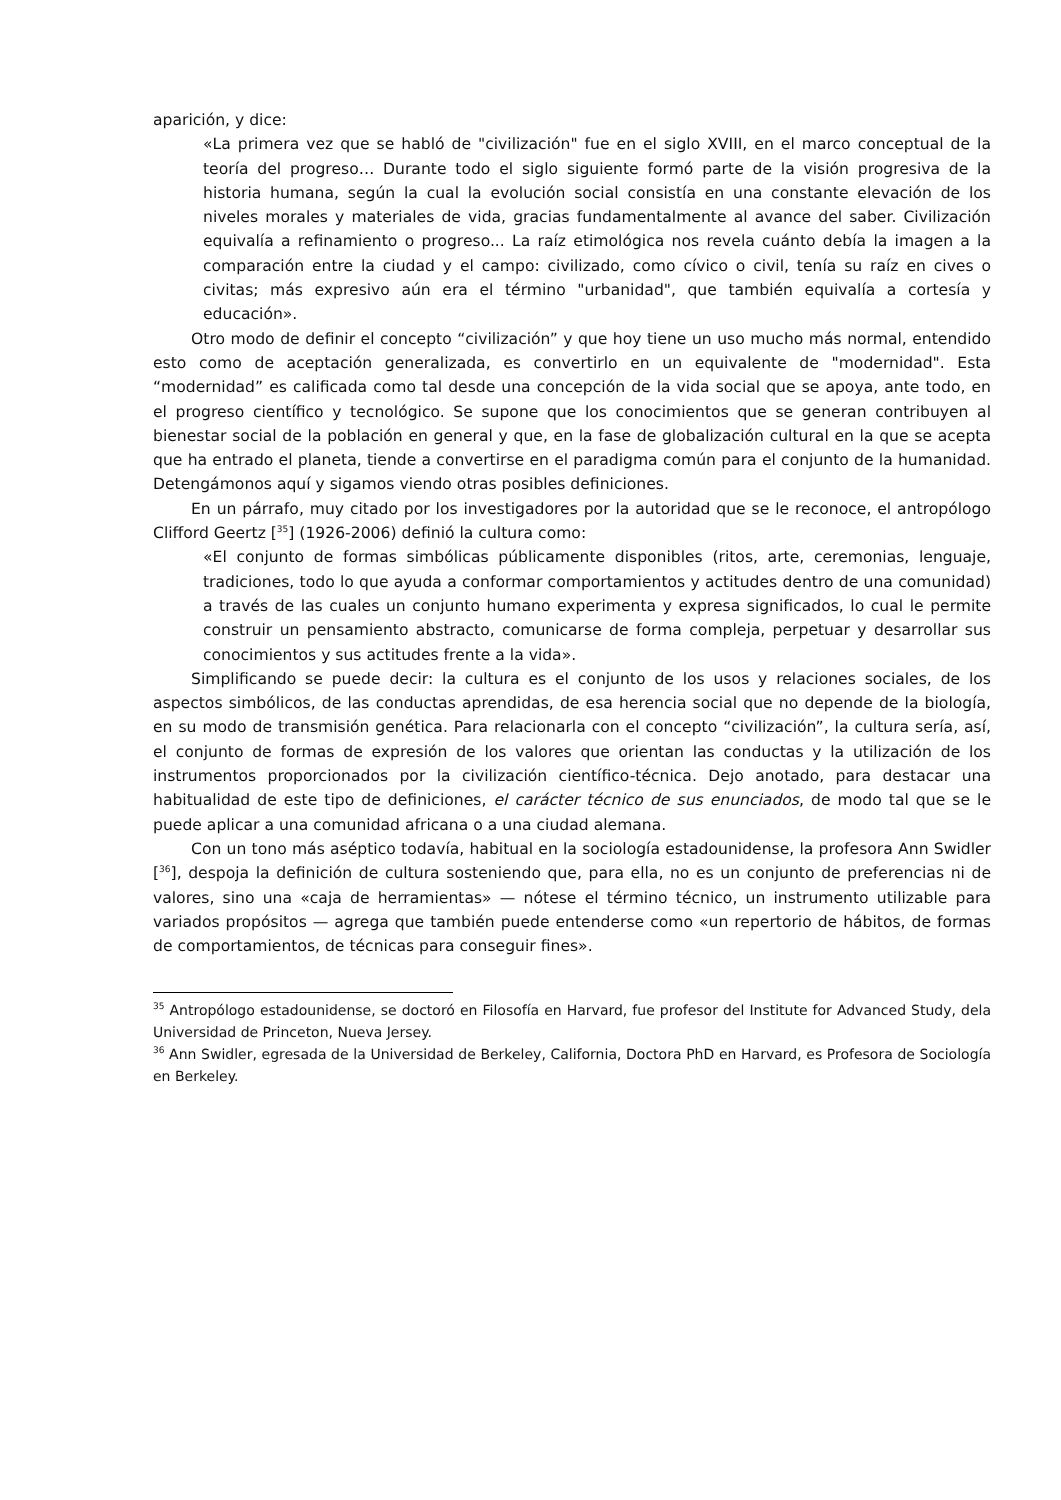aparición, y dice:
«La primera vez que se habló de "civilización" fue en el siglo XVIII, en el marco conceptual de la teoría del progreso… Durante todo el siglo siguiente formó parte de la visión progresiva de la historia humana, según la cual la evolución social consistía en una constante elevación de los niveles morales y materiales de vida, gracias fundamentalmente al avance del saber. Civilización equivalía a refinamiento o progreso... La raíz etimológica nos revela cuánto debía la imagen a la comparación entre la ciudad y el campo: civilizado, como cívico o civil, tenía su raíz en cives o civitas; más expresivo aún era el término "urbanidad", que también equivalía a cortesía y educación».
Otro modo de definir el concepto “civilización” y que hoy tiene un uso mucho más normal, entendido esto como de aceptación generalizada, es convertirlo en un equivalente de "modernidad". Esta “modernidad” es calificada como tal desde una concepción de la vida social que se apoya, ante todo, en el progreso científico y tecnológico. Se supone que los conocimientos que se generan contribuyen al bienestar social de la población en general y que, en la fase de globalización cultural en la que se acepta que ha entrado el planeta, tiende a convertirse en el paradigma común para el conjunto de la humanidad. Detengámonos aquí y sigamos viendo otras posibles definiciones.
En un párrafo, muy citado por los investigadores por la autoridad que se le reconoce, el antropólogo Clifford Geertz [<sup>35</sup>] (1926-2006) definió la cultura como:
«El conjunto de formas simbólicas públicamente disponibles (ritos, arte, ceremonias, lenguaje, tradiciones, todo lo que ayuda a conformar comportamientos y actitudes dentro de una comunidad) a través de las cuales un conjunto humano experimenta y expresa significados, lo cual le permite construir un pensamiento abstracto, comunicarse de forma compleja, perpetuar y desarrollar sus conocimientos y sus actitudes frente a la vida».
Simplificando se puede decir: la cultura es el conjunto de los usos y relaciones sociales, de los aspectos simbólicos, de las conductas aprendidas, de esa herencia social que no depende de la biología, en su modo de transmisión genética. Para relacionarla con el concepto “civilización”, la cultura sería, así, el conjunto de formas de expresión de los valores que orientan las conductas y la utilización de los instrumentos proporcionados por la civilización científico-técnica. Dejo anotado, para destacar una habitualidad de este tipo de definiciones, el carácter técnico de sus enunciados, de modo tal que se le puede aplicar a una comunidad africana o a una ciudad alemana.
Con un tono más aséptico todavía, habitual en la sociología estadounidense, la profesora Ann Swidler [<sup>36</sup>], despoja la definición de cultura sosteniendo que, para ella, no es un conjunto de preferencias ni de valores, sino una «caja de herramientas» — nótese el término técnico, un instrumento utilizable para variados propósitos — agrega que también puede entenderse como «un repertorio de hábitos, de formas de comportamientos, de técnicas para conseguir fines».
<sup>35</sup> Antropólogo estadounidense, se doctoró en Filosofía en Harvard, fue profesor del Institute for Advanced Study, dela Universidad de Princeton, Nueva Jersey.
<sup>36</sup> Ann Swidler, egresada de la Universidad de Berkeley, California, Doctora PhD en Harvard, es Profesora de Sociología en Berkeley.